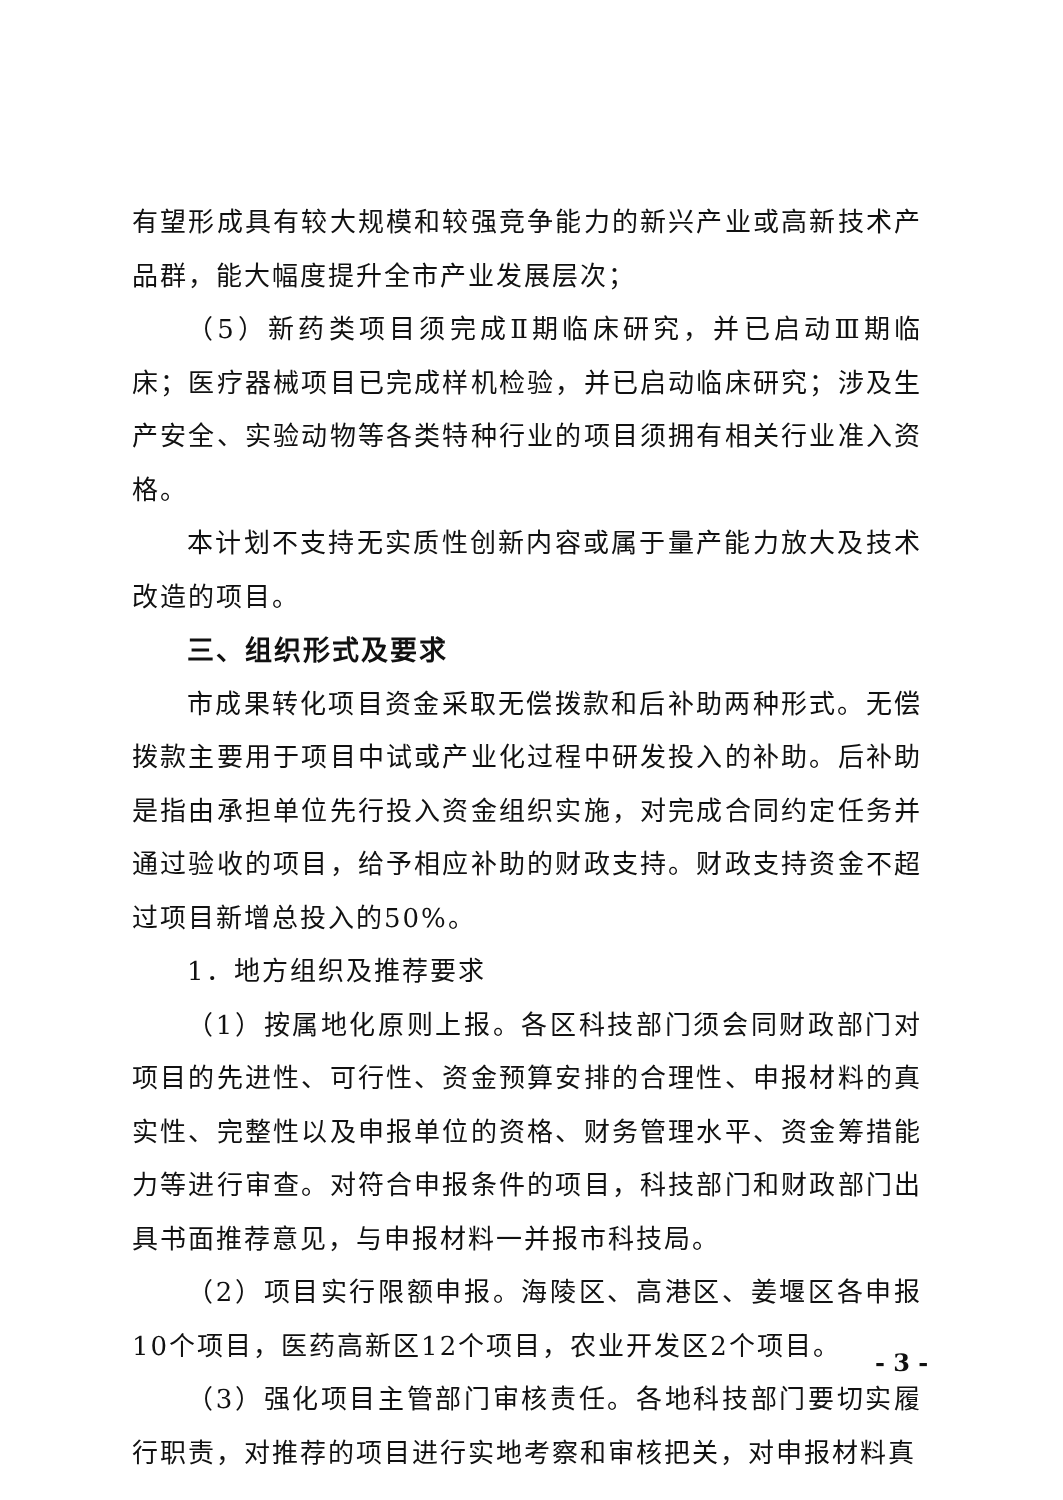有望形成具有较大规模和较强竞争能力的新兴产业或高新技术产品群，能大幅度提升全市产业发展层次；
（5）新药类项目须完成Ⅱ期临床研究，并已启动Ⅲ期临床；医疗器械项目已完成样机检验，并已启动临床研究；涉及生产安全、实验动物等各类特种行业的项目须拥有相关行业准入资格。
本计划不支持无实质性创新内容或属于量产能力放大及技术改造的项目。
三、组织形式及要求
市成果转化项目资金采取无偿拨款和后补助两种形式。无偿拨款主要用于项目中试或产业化过程中研发投入的补助。后补助是指由承担单位先行投入资金组织实施，对完成合同约定任务并通过验收的项目，给予相应补助的财政支持。财政支持资金不超过项目新增总投入的50%。
1．地方组织及推荐要求
（1）按属地化原则上报。各区科技部门须会同财政部门对项目的先进性、可行性、资金预算安排的合理性、申报材料的真实性、完整性以及申报单位的资格、财务管理水平、资金筹措能力等进行审查。对符合申报条件的项目，科技部门和财政部门出具书面推荐意见，与申报材料一并报市科技局。
（2）项目实行限额申报。海陵区、高港区、姜堰区各申报10个项目，医药高新区12个项目，农业开发区2个项目。
（3）强化项目主管部门审核责任。各地科技部门要切实履行职责，对推荐的项目进行实地考察和审核把关，对申报材料真
- 3 -